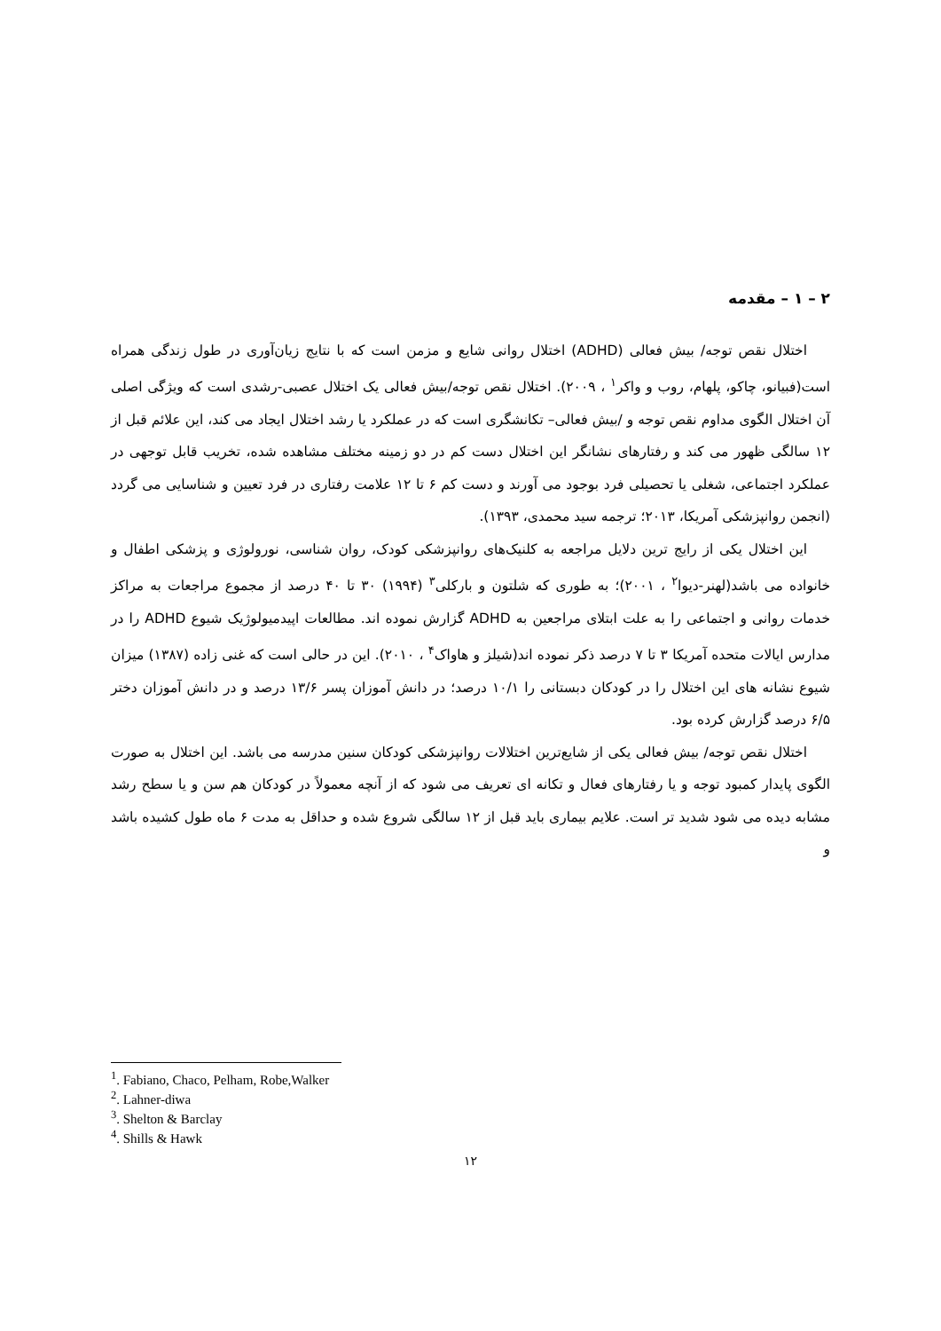۲ – ۱ – مقدمه
اختلال نقص توجه/ بیش فعالی (ADHD) اختلال روانی شایع و مزمن است که با نتایج زیان‌آوری در طول زندگی همراه است(فبیانو، چاکو، پلهام، روب و واکر<sup>۱</sup> ، ۲۰۰۹). اختلال نقص توجه/بیش فعالی یک اختلال عصبی-رشدی است که ویژگی اصلی آن اختلال الگوی مداوم نقص توجه و /بیش فعالی– تکانشگری است که در عملکرد یا رشد اختلال ایجاد می کند، این علائم قبل از ۱۲ سالگی ظهور می کند و رفتارهای نشانگر این اختلال دست کم در دو زمینه مختلف مشاهده شده، تخریب قابل توجهی در عملکرد اجتماعی، شغلی یا تحصیلی فرد بوجود می آورند و دست کم ۶ تا ۱۲ علامت رفتاری در فرد تعیین و شناسایی می گردد (انجمن روانپزشکی آمریکا، ۲۰۱۳؛ ترجمه سید محمدی، ۱۳۹۳).
این اختلال یکی از رایج ترین دلایل مراجعه به کلنیک‌های روانپزشکی کودک، روان شناسی، نورولوژی و پزشکی اطفال و خانواده می باشد(لهنر-دیوا<sup>۲</sup> ، ۲۰۰۱)؛ به طوری که شلتون و بارکلی<sup>۳</sup> (۱۹۹۴) ۳۰ تا ۴۰ درصد از مجموع مراجعات به مراکز خدمات روانی و اجتماعی را به علت ابتلای مراجعین به ADHD گزارش نموده اند. مطالعات اپیدمیولوژیک شیوع ADHD را در مدارس ایالات متحده آمریکا ۳ تا ۷ درصد ذکر نموده اند(شیلز و هاواک<sup>۴</sup> ، ۲۰۱۰). این در حالی است که غنی زاده (۱۳۸۷) میزان شیوع نشانه های این اختلال را در کودکان دبستانی را ۱۰/۱ درصد؛ در دانش آموزان پسر ۱۳/۶ درصد و در دانش آموزان دختر ۶/۵ درصد گزارش کرده بود.
اختلال نقص توجه/ بیش فعالی یکی از شایع‌ترین اختلالات روانپزشکی کودکان سنین مدرسه می باشد. این اختلال به صورت الگوی پایدار کمبود توجه و یا رفتارهای فعال و تکانه ای تعریف می شود که از آنچه معمولاً در کودکان هم سن و یا سطح رشد مشابه دیده می شود شدید تر است. علایم بیماری باید قبل از ۱۲ سالگی شروع شده و حداقل به مدت ۶ ماه طول کشیده باشد و
<sup>1</sup>. Fabiano, Chaco, Pelham, Robe,Walker
<sup>2</sup>. Lahner-diwa
<sup>3</sup>. Shelton & Barclay
<sup>4</sup>. Shills & Hawk
۱۲